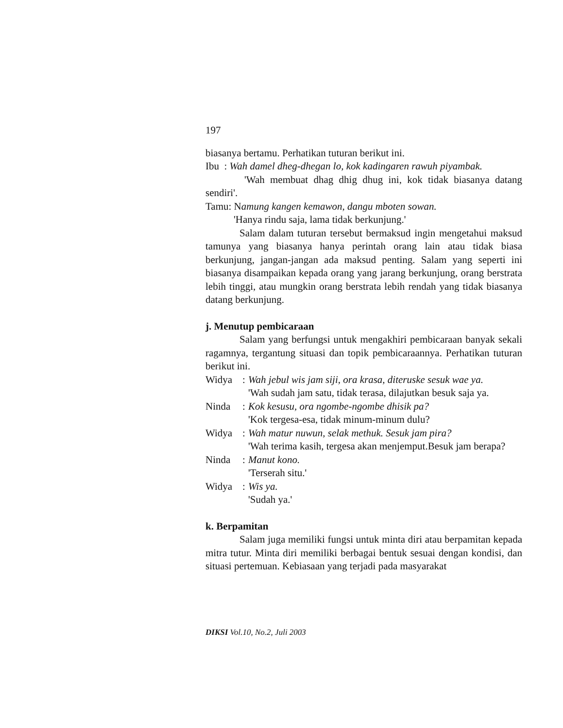197
biasanya bertamu. Perhatikan tuturan berikut ini.
Ibu : Wah damel dheg-dhegan lo, kok kadingaren rawuh piyambak.
'Wah membuat dhag dhig dhug ini, kok tidak biasanya datang sendiri'.
Tamu: Namung kangen kemawon, dangu mboten sowan.
'Hanya rindu saja, lama tidak berkunjung.'
Salam dalam tuturan tersebut bermaksud ingin mengetahui maksud tamunya yang biasanya hanya perintah orang lain atau tidak biasa berkunjung, jangan-jangan ada maksud penting. Salam yang seperti ini biasanya disampaikan kepada orang yang jarang berkunjung, orang berstrata lebih tinggi, atau mungkin orang berstrata lebih rendah yang tidak biasanya datang berkunjung.
j. Menutup pembicaraan
Salam yang berfungsi untuk mengakhiri pembicaraan banyak sekali ragamnya, tergantung situasi dan topik pembicaraannya. Perhatikan tuturan berikut ini.
Widya: Wah jebul wis jam siji, ora krasa, diteruske sesuk wae ya.
'Wah sudah jam satu, tidak terasa, dilajutkan besuk saja ya.
Ninda: Kok kesusu, ora ngombe-ngombe dhisik pa?
'Kok tergesa-esa, tidak minum-minum dulu?
Widya: Wah matur nuwun, selak methuk. Sesuk jam pira?
'Wah terima kasih, tergesa akan menjemput.Besuk jam berapa?
Ninda: Manut kono.
'Terserah situ.'
Widya: Wis ya.
'Sudah ya.'
k. Berpamitan
Salam juga memiliki fungsi untuk minta diri atau berpamitan kepada mitra tutur. Minta diri memiliki berbagai bentuk sesuai dengan kondisi, dan situasi pertemuan. Kebiasaan yang terjadi pada masyarakat
DIKSI Vol.10, No.2, Juli 2003